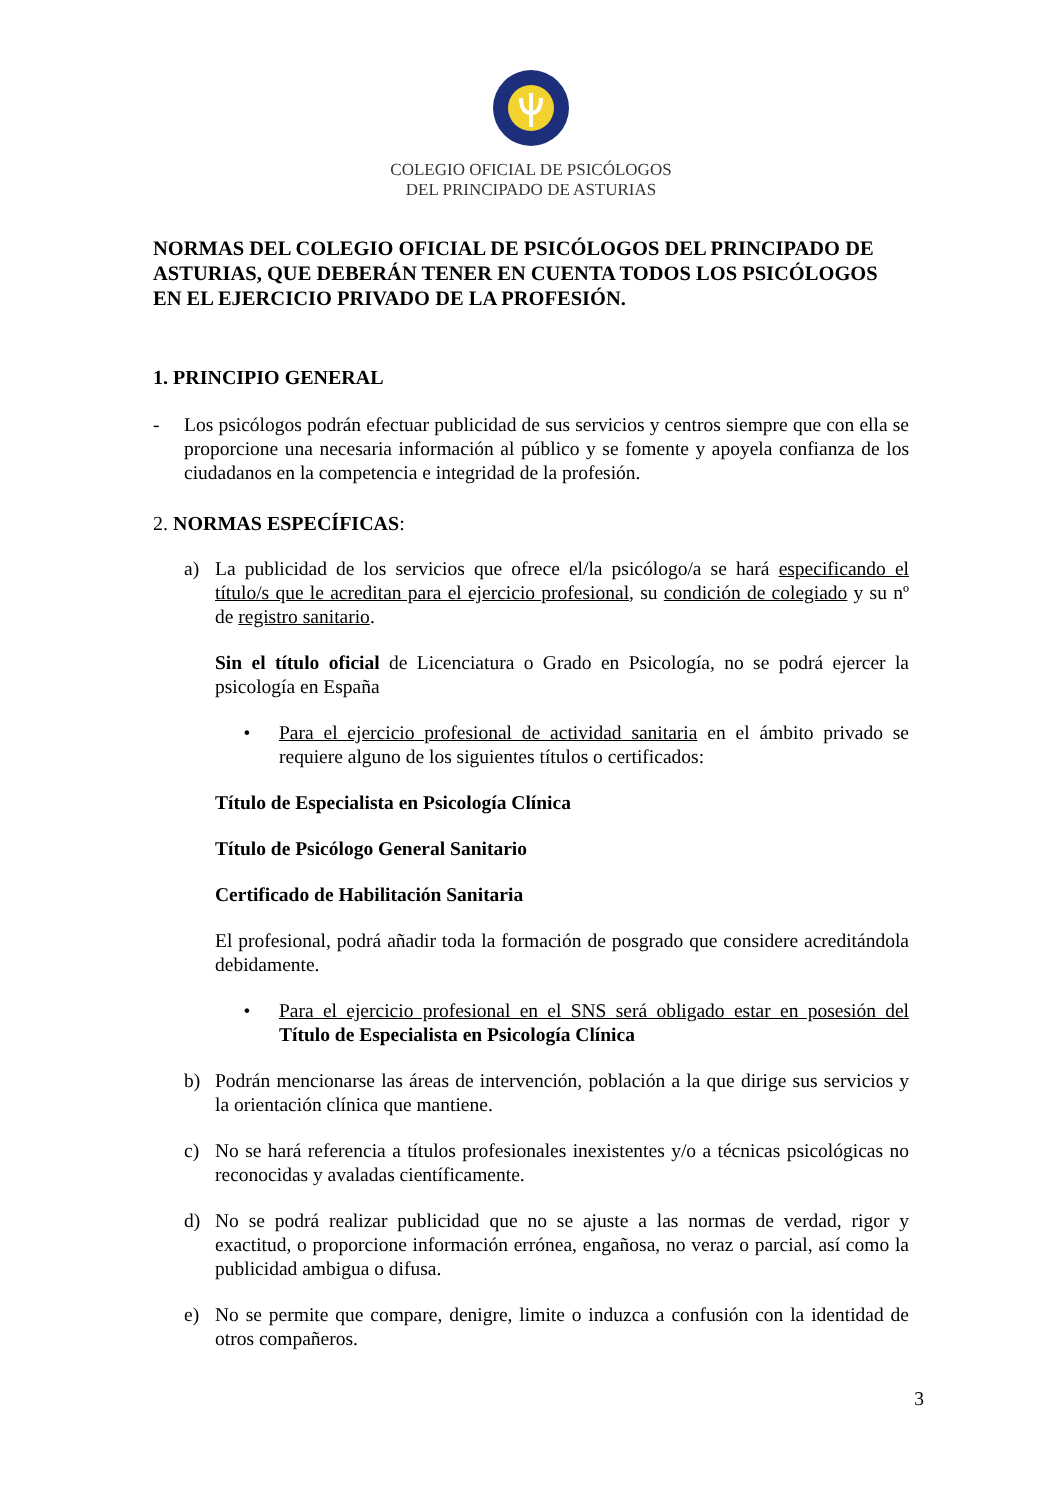COLEGIO OFICIAL DE PSICÓLOGOS
DEL PRINCIPADO DE ASTURIAS
NORMAS DEL COLEGIO OFICIAL DE PSICÓLOGOS DEL PRINCIPADO DE ASTURIAS, QUE DEBERÁN TENER EN CUENTA TODOS LOS PSICÓLOGOS EN EL EJERCICIO PRIVADO DE LA PROFESIÓN.
1. PRINCIPIO GENERAL
- Los psicólogos podrán efectuar publicidad de sus servicios y centros siempre que con ella se proporcione una necesaria información al público y se fomente y apoyela confianza de los ciudadanos en la competencia e integridad de la profesión.
2. NORMAS ESPECÍFICAS:
a) La publicidad de los servicios que ofrece el/la psicólogo/a se hará especificando el título/s que le acreditan para el ejercicio profesional, su condición de colegiado y su nº de registro sanitario.
Sin el título oficial de Licenciatura o Grado en Psicología, no se podrá ejercer la psicología en España
• Para el ejercicio profesional de actividad sanitaria en el ámbito privado se requiere alguno de los siguientes títulos o certificados:
Título de Especialista en Psicología Clínica
Título de Psicólogo General Sanitario
Certificado de Habilitación Sanitaria
El profesional, podrá añadir toda la formación de posgrado que considere acreditándola debidamente.
• Para el ejercicio profesional en el SNS será obligado estar en posesión del Título de Especialista en Psicología Clínica
b) Podrán mencionarse las áreas de intervención, población a la que dirige sus servicios y la orientación clínica que mantiene.
c) No se hará referencia a títulos profesionales inexistentes y/o a técnicas psicológicas no reconocidas y avaladas científicamente.
d) No se podrá realizar publicidad que no se ajuste a las normas de verdad, rigor y exactitud, o proporcione información errónea, engañosa, no veraz o parcial, así como la publicidad ambigua o difusa.
e) No se permite que compare, denigre, limite o induzca a confusión con la identidad de otros compañeros.
3